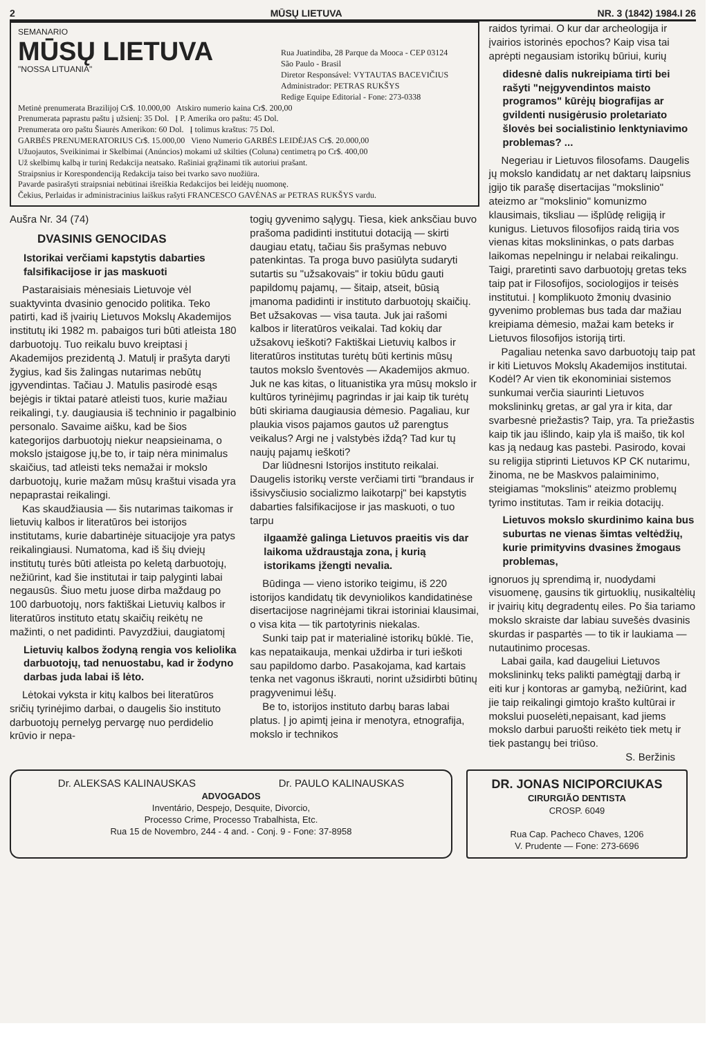2 MŪSŲ LIETUVA NR. 3 (1842) 1984.I 26
SEMANARIO
MŪSŲ LIETUVA
"NOSSA LITUANIA"
Rua Juatindiba, 28 Parque da Mooca - CEP 03124
São Paulo - Brasil
Diretor Responsável: VYTAUTAS BACEVIČIUS
Administrador: PETRAS RUKŠYS
Redige Equipe Editorial - Fone: 273-0338
Metinė prenumerata Brazilijoj Cr$. 10.000,00 Atskiro numerio kaina Cr$. 200,00
Prenumerata paprastu paštu į užsienį: 35 Dol. Į P. Amerika oro paštu: 45 Dol.
Prenumerata oro paštu Šiaurės Amerikon: 60 Dol. Į tolimus kraštus: 75 Dol.
GARBĖS PRENUMERATORIUS Cr$. 15.000,00 Vieno Numerio GARBĖS LEIDĖJAS Cr$. 20.000,00
Užuojautos, Sveikinimai ir Skelbimai (Anúncios) mokami už skilties (Coluna) centimetrą po Cr$. 400,00
Už skelbimų kalbą ir turinį Redakcija neatsako. Rašiniai grąžinami tik autoriui prašant.
Straipsnius ir Korespondenciją Redakcija taiso bei tvarko savo nuožiūra.
Pavarde pasirašyti straipsniai nebūtinai išreiškia Redakcijos bei leidėjų nuomonę.
Čekius, Perlaidas ir administracinius laiškus rašyti FRANCESCO GAVĖNAS ar PETRAS RUKŠYS vardu.
Aušra Nr. 34 (74)
DVASINIS GENOCIDAS
Istorikai verčiami kapstytis dabarties falsifikacijose ir jas maskuoti
Pastaraisiais mėnesiais Lietuvoje vėl suaktyvinta dvasinio genocido politika. Teko patirti, kad iš įvairių Lietuvos Mokslų Akademijos institutų iki 1982 m. pabaigos turi būti atleista 180 darbuotojų. Tuo reikalu buvo kreiptasi į Akademijos prezidentą J. Matulį ir prašyta daryti žygius, kad šis žalingas nutarimas nebūtų įgyvendintas. Tačiau J. Matulis pasirodė esąs bejėgis ir tiktai patarė atleisti tuos, kurie mažiau reikalingi, t.y. daugiausia iš techninio ir pagalbinio personalo. Savaime aišku, kad be šios kategorijos darbuotojų niekur neapsieinama, o mokslo įstaigose jų,be to, ir taip nėra minimalus skaičius, tad atleisti teks nemažai ir mokslo darbuotojų, kurie mažam mūsų kraštui visada yra nepaprastai reikalingi.
Kas skaudžiausia — šis nutarimas taikomas ir lietuvių kalbos ir literatūros bei istorijos institutams, kurie dabartinėje situacijoje yra patys reikalingiausi. Numatoma, kad iš šių dviejų institutų turės būti atleista po keletą darbuotojų, nežiūrint, kad šie institutai ir taip palyginti labai negausūs. Šiuo metu juose dirba maždaug po 100 darbuotojų, nors faktiškai Lietuvių kalbos ir literatūros instituto etatų skaičių reikėtų ne mažinti, o net padidinti. Pavyzdžiui, daugiatomį
Lietuvių kalbos žodyną rengia vos keliolika darbuotojų, tad nenuostabu, kad ir žodyno darbas juda labai iš lėto.
Lėtokai vyksta ir kitų kalbos bei literatūros sričių tyrinėjimo darbai, o daugelis šio instituto darbuotojų pernelyg pervargę nuo perdidelio krūvio ir nepa-
togių gyvenimo sąlygų. Tiesa, kiek anksčiau buvo prašoma padidinti institutui dotaciją — skirti daugiau etatų, tačiau šis prašymas nebuvo patenkintas. Ta proga buvo pasiūlyta sudaryti sutartis su "užsakovais" ir tokiu būdu gauti papildomų pajamų, — šitaip, atseit, būsią įmanoma padidinti ir instituto darbuotojų skaičių. Bet užsakovas — visa tauta. Juk jai rašomi kalbos ir literatūros veikalai. Tad kokių dar užsakovų ieškoti? Faktiškai Lietuvių kalbos ir literatūros institutas turėtų būti kertinis mūsų tautos mokslo šventovės — Akademijos akmuo. Juk ne kas kitas, o lituanistika yra mūsų mokslo ir kultūros tyrinėjimų pagrindas ir jai kaip tik turėtų būti skiriama daugiausia dėmesio. Pagaliau, kur plaukia visos pajamos gautos už parengtus veikalus? Argi ne į valstybės iždą? Tad kur tų naujų pajamų ieškoti?
Dar liūdnesni Istorijos instituto reikalai. Daugelis istorikų verste verčiami tirti "brandaus ir išsivysčiusio socializmo laikotarpį" bei kapstytis dabarties falsifikacijose ir jas maskuoti, o tuo tarpu
ilgaamžė galinga Lietuvos praeitis vis dar laikoma uždraustąja zona, į kurią istorikams įžengti nevalia.
Būdinga — vieno istoriko teigimu, iš 220 istorijos kandidatų tik devyniolikos kandidatinėse disertacijose nagrinėjami tikrai istoriniai klausimai, o visa kita — tik partotyrinis niekalas.
Sunki taip pat ir materialinė istorikų būklė. Tie, kas nepataikauja, menkai uždirba ir turi ieškoti sau papildomo darbo. Pasakojama, kad kartais tenka net vagonus iškrauti, norint užsidirbti būtinų pragyvenimui lėšų.
Be to, istorijos instituto darbų baras labai platus. Į jo apimtį įeina ir menotyra, etnografija, mokslo ir technikos
raidos tyrimai. O kur dar archeologija ir įvairios istorinės epochos? Kaip visa tai aprėpti negausiam istorikų būriui, kurių
didesnė dalis nukreipiama tirti bei rašyti "neįgyvendintos maisto programos" kūrėjų biografijas ar gvildenti nusigėrusio proletariato šlovės bei socialistinio lenktyniavimo problemas? ...
Negeriau ir Lietuvos filosofams. Daugelis jų mokslo kandidatų ar net daktarų laipsnius įgijo tik parašę disertacijas "mokslinio" ateizmo ar "mokslinio" komunizmo klausimais, tiksliau — išplūdę religiją ir kunigus. Lietuvos filosofijos raidą tiria vos vienas kitas mokslininkas, o pats darbas laikomas nepelningu ir nelabai reikalingu. Taigi, praretinti savo darbuotojų gretas teks taip pat ir Filosofijos, sociologijos ir teisės institutui. Į komplikuoto žmonių dvasinio gyvenimo problemas bus tada dar mažiau kreipiama dėmesio, mažai kam beteks ir Lietuvos filosofijos istoriją tirti.
Pagaliau netenka savo darbuotojų taip pat ir kiti Lietuvos Mokslų Akademijos institutai. Kodėl? Ar vien tik ekonominiai sistemos sunkumai verčia siaurinti Lietuvos mokslininkų gretas, ar gal yra ir kita, dar svarbesnė priežastis? Taip, yra. Ta priežastis kaip tik jau išlindo, kaip yla iš maišo, tik kol kas ją nedaug kas pastebi. Pasirodo, kovai su religija stiprinti Lietuvos KP CK nutarimu, žinoma, ne be Maskvos palaiminimo, steigiamas "mokslinis" ateizmo problemų tyrimo institutas. Tam ir reikia dotacijų.
Lietuvos mokslo skurdinimo kaina bus suburtas ne vienas šimtas veltėdžių, kurie primityvins dvasines žmogaus problemas,
ignoruos jų sprendimą ir, nuodydami visuomenę, gausins tik girtuoklių, nusikaltėlių ir įvairių kitų degradentų eiles. Po šia tariamo mokslo skraiste dar labiau suvešės dvasinis skurdas ir paspartės — to tik ir laukiama — nutautinimo procesas.
Labai gaila, kad daugeliui Lietuvos mokslininkų teks palikti pamėgtąjį darbą ir eiti kur į kontoras ar gamybą, nežiūrint, kad jie taip reikalingi gimtojo krašto kultūrai ir mokslui puoselėti,nepaisant, kad jiems mokslo darbui paruošti reikėto tiek metų ir tiek pastangų bei triūso.
S. Beržinis
Dr. ALEKSAS KALINAUSKAS Dr. PAULO KALINAUSKAS
ADVOGADOS
Inventário, Despejo, Desquite, Divorcio,
Processo Crime, Processo Trabalhista, Etc.
Rua 15 de Novembro, 244 - 4 and. - Conj. 9 - Fone: 37-8958
DR. JONAS NICIPORCIUKAS
CIRURGIÃO DENTISTA
CROSP. 6049
Rua Cap. Pacheco Chaves, 1206
V. Prudente — Fone: 273-6696